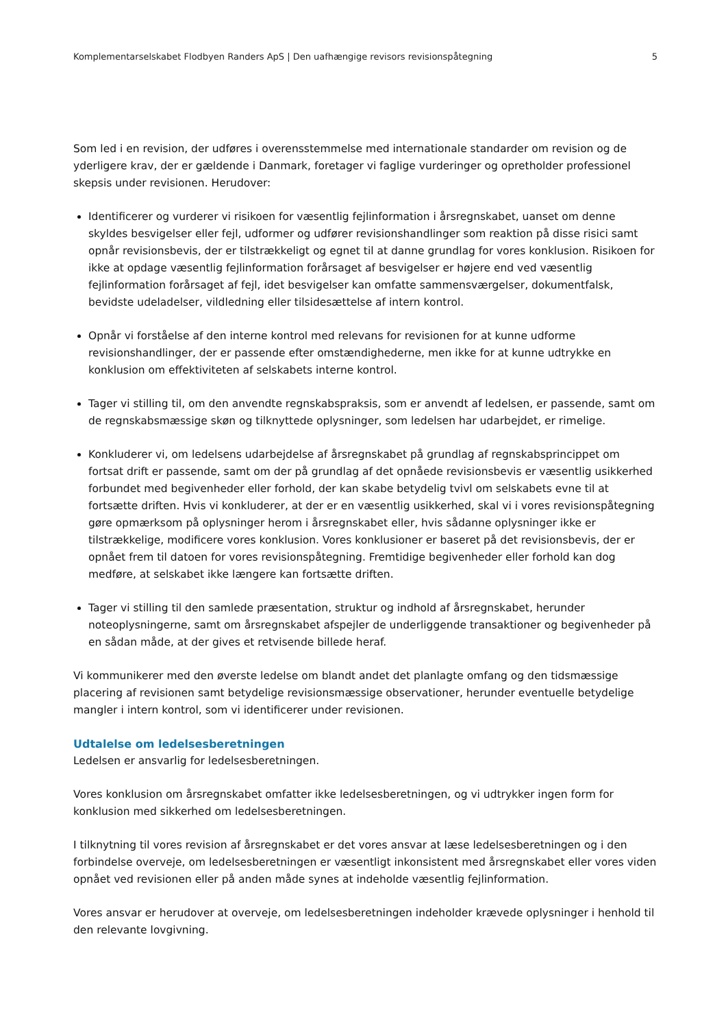Komplementarselskabet Flodbyen Randers ApS | Den uafhængige revisors revisionspåtegning 5
Som led i en revision, der udføres i overensstemmelse med internationale standarder om revision og de yderligere krav, der er gældende i Danmark, foretager vi faglige vurderinger og opretholder professionel skepsis under revisionen. Herudover:
Identificerer og vurderer vi risikoen for væsentlig fejlinformation i årsregnskabet, uanset om denne skyldes besvigelser eller fejl, udformer og udfører revisionshandlinger som reaktion på disse risici samt opnår revisionsbevis, der er tilstrækkeligt og egnet til at danne grundlag for vores konklusion. Risikoen for ikke at opdage væsentlig fejlinformation forårsaget af besvigelser er højere end ved væsentlig fejlinformation forårsaget af fejl, idet besvigelser kan omfatte sammensværgelser, dokumentfalsk, bevidste udeladelser, vildledning eller tilsidesættelse af intern kontrol.
Opnår vi forståelse af den interne kontrol med relevans for revisionen for at kunne udforme revisionshandlinger, der er passende efter omstændighederne, men ikke for at kunne udtrykke en konklusion om effektiviteten af selskabets interne kontrol.
Tager vi stilling til, om den anvendte regnskabspraksis, som er anvendt af ledelsen, er passende, samt om de regnskabsmæssige skøn og tilknyttede oplysninger, som ledelsen har udarbejdet, er rimelige.
Konkluderer vi, om ledelsens udarbejdelse af årsregnskabet på grundlag af regnskabsprincippet om fortsat drift er passende, samt om der på grundlag af det opnåede revisionsbevis er væsentlig usikkerhed forbundet med begivenheder eller forhold, der kan skabe betydelig tvivl om selskabets evne til at fortsætte driften. Hvis vi konkluderer, at der er en væsentlig usikkerhed, skal vi i vores revisionspåtegning gøre opmærksom på oplysninger herom i årsregnskabet eller, hvis sådanne oplysninger ikke er tilstrækkelige, modificere vores konklusion. Vores konklusioner er baseret på det revisionsbevis, der er opnået frem til datoen for vores revisionspåtegning. Fremtidige begivenheder eller forhold kan dog medføre, at selskabet ikke længere kan fortsætte driften.
Tager vi stilling til den samlede præsentation, struktur og indhold af årsregnskabet, herunder noteoplysningerne, samt om årsregnskabet afspejler de underliggende transaktioner og begivenheder på en sådan måde, at der gives et retvisende billede heraf.
Vi kommunikerer med den øverste ledelse om blandt andet det planlagte omfang og den tidsmæssige placering af revisionen samt betydelige revisionsmæssige observationer, herunder eventuelle betydelige mangler i intern kontrol, som vi identificerer under revisionen.
Udtalelse om ledelsesberetningen
Ledelsen er ansvarlig for ledelsesberetningen.
Vores konklusion om årsregnskabet omfatter ikke ledelsesberetningen, og vi udtrykker ingen form for konklusion med sikkerhed om ledelsesberetningen.
I tilknytning til vores revision af årsregnskabet er det vores ansvar at læse ledelsesberetningen og i den forbindelse overveje, om ledelsesberetningen er væsentligt inkonsistent med årsregnskabet eller vores viden opnået ved revisionen eller på anden måde synes at indeholde væsentlig fejlinformation.
Vores ansvar er herudover at overveje, om ledelsesberetningen indeholder krævede oplysninger i henhold til den relevante lovgivning.